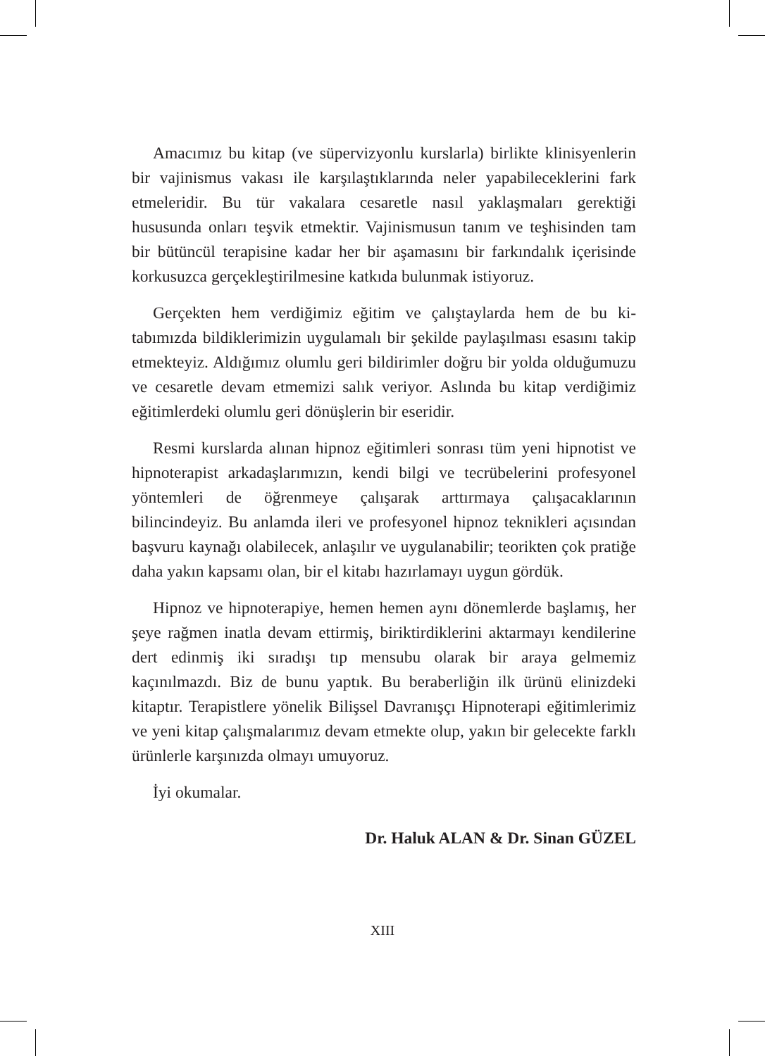Amacımız bu kitap (ve süpervizyonlu kurslarla) birlikte klinisyen­lerin bir vajinismus vakası ile karşılaştıklarında neler yapabileceklerini fark etmeleridir. Bu tür vakalara cesaretle nasıl yaklaşmaları gerektiği hususunda onları teşvik etmektir. Vajinismusun tanım ve teşhisinden tam bir bütüncül terapisine kadar her bir aşamasını bir farkındalık içe­risinde korkusuzca gerçekleştirilmesine katkıda bulunmak istiyoruz.
Gerçekten hem verdiğimiz eğitim ve çalıştaylarda hem de bu ki­tabımızda bildiklerimizin uygulamalı bir şekilde paylaşılması esasını takip etmekteyiz. Aldığımız olumlu geri bildirimler doğru bir yolda ol­duğumuzu ve cesaretle devam etmemizi salık veriyor. Aslında bu kitap verdiğimiz eğitimlerdeki olumlu geri dönüşlerin bir eseridir.
Resmi kurslarda alınan hipnoz eğitimleri sonrası tüm yeni hipnotist ve hipnoterapist arkadaşlarımızın, kendi bilgi ve tecrübelerini profes­yonel yöntemleri de öğrenmeye çalışarak arttırmaya çalışacaklarının bilincindeyiz. Bu anlamda ileri ve profesyonel hipnoz teknikleri açı­sından başvuru kaynağı olabilecek, anlaşılır ve uygulanabilir; teorikten çok pratiğe daha yakın kapsamı olan, bir el kitabı hazırlamayı uygun gördük.
Hipnoz ve hipnoterapiye, hemen hemen aynı dönemlerde başlamış, her şeye rağmen inatla devam ettirmiş, biriktirdiklerini aktarmayı ken­dilerine dert edinmiş iki sıradışı tıp mensubu olarak bir araya gelmemiz kaçınılmazdı. Biz de bunu yaptık. Bu beraberliğin ilk ürünü elinizdeki kitaptır. Terapistlere yönelik Bilişsel Davranışçı Hipnoterapi eğitimle­rimiz ve yeni kitap çalışmalarımız devam etmekte olup, yakın bir gele­cekte farklı ürünlerle karşınızda olmayı umuyoruz.
İyi okumalar.
Dr. Haluk ALAN & Dr. Sinan GÜZEL
XIII